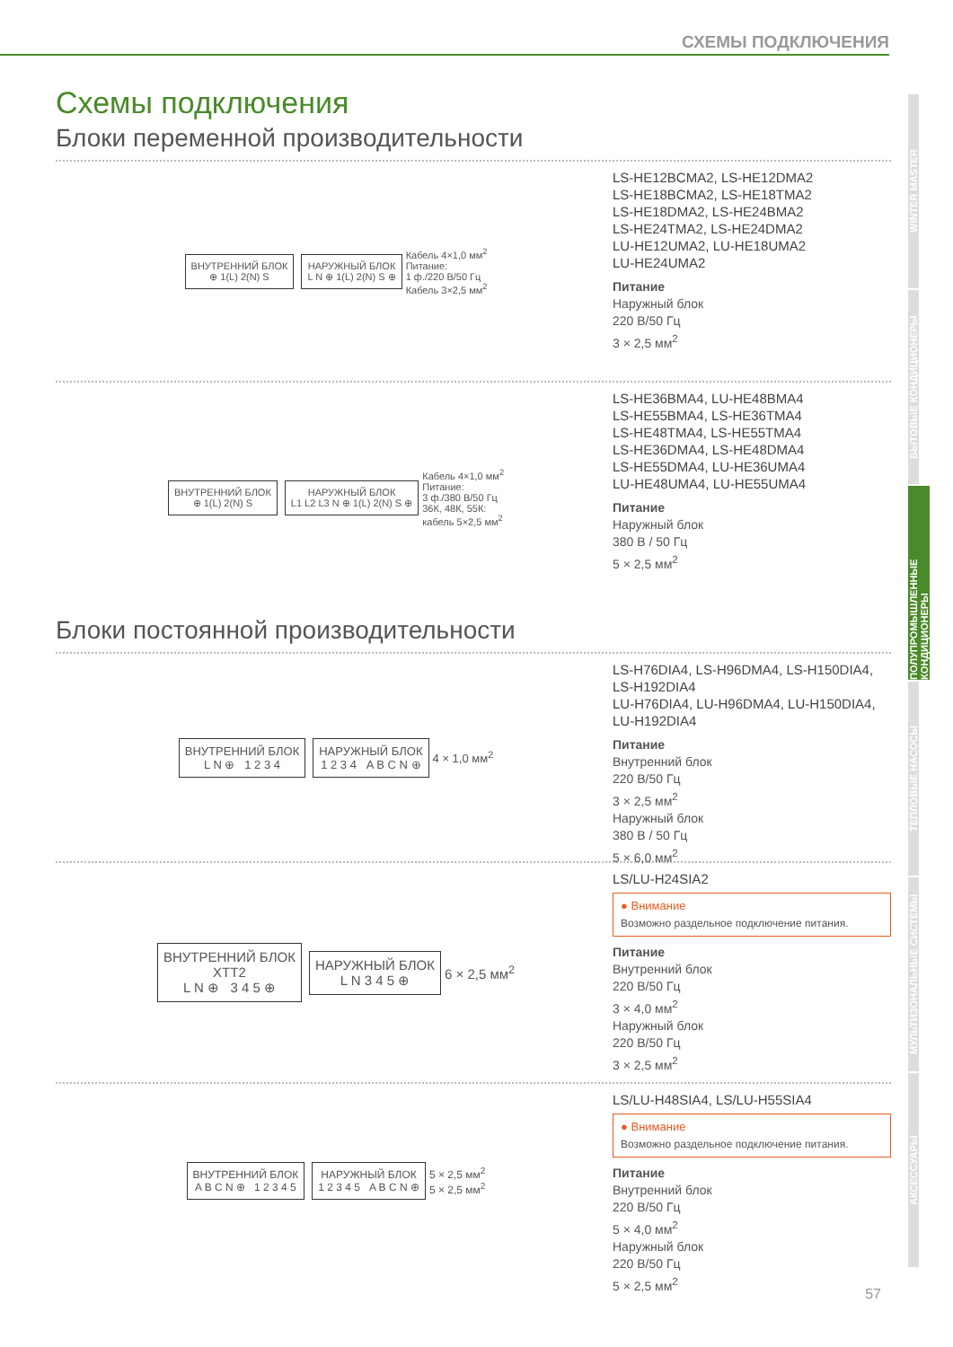СХЕМЫ ПОДКЛЮЧЕНИЯ
Схемы подключения
Блоки переменной производительности
ВНУТРЕННИЙ БЛОК
⊕ 1(L) 2(N) S
НАРУЖНЫЙ БЛОК
L N ⊕ 1(L) 2(N) S ⊕
Кабель 4×1,0 мм<sup>2</sup>
Питание:
1 ф./220 В/50 Гц
Кабель 3×2,5 мм<sup>2</sup>
LS-HE12BCMA2, LS-HE12DMA2
LS-HE18BCMA2, LS-HE18TMA2
LS-HE18DMA2, LS-HE24BMA2
LS-HE24TMA2, LS-HE24DMA2
LU-HE12UMA2, LU-HE18UMA2
LU-HE24UMA2
Питание
Наружный блок
220 В/50 Гц
3 × 2,5 мм<sup>2</sup>
ВНУТРЕННИЙ БЛОК
⊕ 1(L) 2(N) S
НАРУЖНЫЙ БЛОК
L1 L2 L3 N ⊕ 1(L) 2(N) S ⊕
Кабель 4×1,0 мм<sup>2</sup>
Питание:
3 ф./380 В/50 Гц
36К, 48К, 55К:
кабель 5×2,5 мм<sup>2</sup>
LS-HE36BMA4, LU-HE48BMA4
LS-HE55BMA4, LS-HE36TMA4
LS-HE48TMA4, LS-HE55TMA4
LS-HE36DMA4, LS-HE48DMA4
LS-HE55DMA4, LU-HE36UMA4
LU-HE48UMA4, LU-HE55UMA4
Питание
Наружный блок
380 В / 50 Гц
5 × 2,5 мм<sup>2</sup>
Блоки постоянной производительности
ВНУТРЕННИЙ БЛОК
L N ⊕ 1 2 3 4
НАРУЖНЫЙ БЛОК
1 2 3 4 A B C N ⊕
4 × 1,0 мм<sup>2</sup>
LS-H76DIA4, LS-H96DMA4, LS-H150DIA4, LS-H192DIA4
LU-H76DIA4, LU-H96DMA4, LU-H150DIA4, LU-H192DIA4
Питание
Внутренний блок
220 В/50 Гц
3 × 2,5 мм<sup>2</sup>
Наружный блок
380 В / 50 Гц
5 × 6,0 мм<sup>2</sup>
ВНУТРЕННИЙ БЛОК
XTT2
L N ⊕ 3 4 5 ⊕
НАРУЖНЫЙ БЛОК
L N 3 4 5 ⊕
6 × 2,5 мм<sup>2</sup>
LS/LU-H24SIA2
● Внимание
Возможно раздельное подключение питания.
Питание
Внутренний блок
220 В/50 Гц
3 × 4,0 мм<sup>2</sup>
Наружный блок
220 В/50 Гц
3 × 2,5 мм<sup>2</sup>
ВНУТРЕННИЙ БЛОК
A B C N ⊕ 1 2 3 4 5
НАРУЖНЫЙ БЛОК
1 2 3 4 5 A B C N ⊕
5 × 2,5 мм<sup>2</sup>
5 × 2,5 мм<sup>2</sup>
LS/LU-H48SIA4, LS/LU-H55SIA4
● Внимание
Возможно раздельное подключение питания.
Питание
Внутренний блок
220 В/50 Гц
5 × 4,0 мм<sup>2</sup>
Наружный блок
220 В/50 Гц
5 × 2,5 мм<sup>2</sup>
WINTER MASTER
БЫТОВЫЕ КОНДИЦИОНЕРЫ
ПОЛУПРОМЫШЛЕННЫЕ КОНДИЦИОНЕРЫ
ТЕПЛОВЫЕ НАСОСЫ
МУЛЬТИЗОНАЛЬНЫЕ СИСТЕМЫ
АКСЕССУАРЫ
57